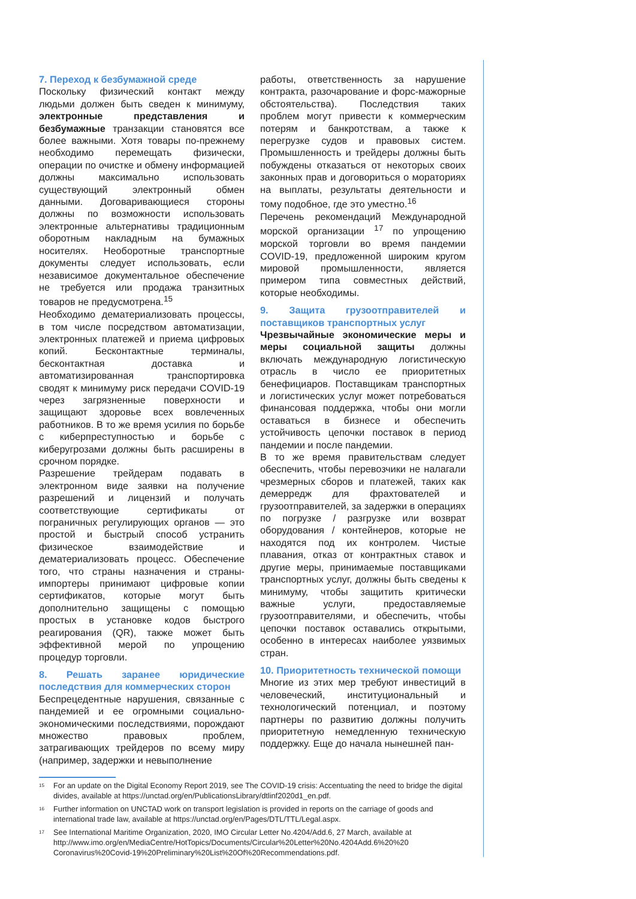7. Переход к безбумажной среде
Поскольку физический контакт между людьми должен быть сведен к минимуму, электронные представления и безбумажные транзакции становятся все более важными. Хотя товары по-прежнему необходимо перемещать физически, операции по очистке и обмену информацией должны максимально использовать существующий электронный обмен данными. Договаривающиеся стороны должны по возможности использовать электронные альтернативы традиционным оборотным накладным на бумажных носителях. Необоротные транспортные документы следует использовать, если независимое документальное обеспечение не требуется или продажа транзитных товаров не предусмотрена.<sup>15</sup>
Необходимо дематериализовать процессы, в том числе посредством автоматизации, электронных платежей и приема цифровых копий. Бесконтактные терминалы, бесконтактная доставка и автоматизированная транспортировка сводят к минимуму риск передачи COVID-19 через загрязненные поверхности и защищают здоровье всех вовлеченных работников. В то же время усилия по борьбе с киберпреступностью и борьбе с киберугрозами должны быть расширены в срочном порядке.
Разрешение трейдерам подавать в электронном виде заявки на получение разрешений и лицензий и получать соответствующие сертификаты от пограничных регулирующих органов — это простой и быстрый способ устранить физическое взаимодействие и дематериализовать процесс. Обеспечение того, что страны назначения и страны-импортеры принимают цифровые копии сертификатов, которые могут быть дополнительно защищены с помощью простых в установке кодов быстрого реагирования (QR), также может быть эффективной мерой по упрощению процедур торговли.
8. Решать заранее юридические последствия для коммерческих сторон
Беспрецедентные нарушения, связанные с пандемией и ее огромными социально-экономическими последствиями, порождают множество правовых проблем, затрагивающих трейдеров по всему миру (например, задержки и невыполнение
работы, ответственность за нарушение контракта, разочарование и форс-мажорные обстоятельства). Последствия таких проблем могут привести к коммерческим потерям и банкротствам, а также к перегрузке судов и правовых систем. Промышленность и трейдеры должны быть побуждены отказаться от некоторых своих законных прав и договориться о мораториях на выплаты, результаты деятельности и тому подобное, где это уместно.<sup>16</sup>
Перечень рекомендаций Международной морской организации <sup>17</sup> по упрощению морской торговли во время пандемии COVID-19, предложенной широким кругом мировой промышленности, является примером типа совместных действий, которые необходимы.
9. Защита грузоотправителей и поставщиков транспортных услуг
Чрезвычайные экономические меры и меры социальной защиты должны включать международную логистическую отрасль в число ее приоритетных бенефициаров. Поставщикам транспортных и логистических услуг может потребоваться финансовая поддержка, чтобы они могли оставаться в бизнесе и обеспечить устойчивость цепочки поставок в период пандемии и после пандемии.
В то же время правительствам следует обеспечить, чтобы перевозчики не налагали чрезмерных сборов и платежей, таких как демерредж для фрахтователей и грузоотправителей, за задержки в операциях по погрузке / разгрузке или возврат оборудования / контейнеров, которые не находятся под их контролем. Чистые плавания, отказ от контрактных ставок и другие меры, принимаемые поставщиками транспортных услуг, должны быть сведены к минимуму, чтобы защитить критически важные услуги, предоставляемые грузоотправителями, и обеспечить, чтобы цепочки поставок оставались открытыми, особенно в интересах наиболее уязвимых стран.
10. Приоритетность технической помощи
Многие из этих мер требуют инвестиций в человеческий, институциональный и технологический потенциал, и поэтому партнеры по развитию должны получить приоритетную немедленную техническую поддержку. Еще до начала нынешней пан-
<sup>15</sup> For an update on the Digital Economy Report 2019, see The COVID-19 crisis: Accentuating the need to bridge the digital divides, available at https://unctad.org/en/PublicationsLibrary/dtlinf2020d1_en.pdf.
<sup>16</sup> Further information on UNCTAD work on transport legislation is provided in reports on the carriage of goods and international trade law, available at https://unctad.org/en/Pages/DTL/TTL/Legal.aspx.
<sup>17</sup> See International Maritime Organization, 2020, IMO Circular Letter No.4204/Add.6, 27 March, available at http://www.imo.org/en/MediaCentre/HotTopics/Documents/Circular%20Letter%20No.4204Add.6%20%20 Coronavirus%20Covid-19%20Preliminary%20List%20Of%20Recommendations.pdf.